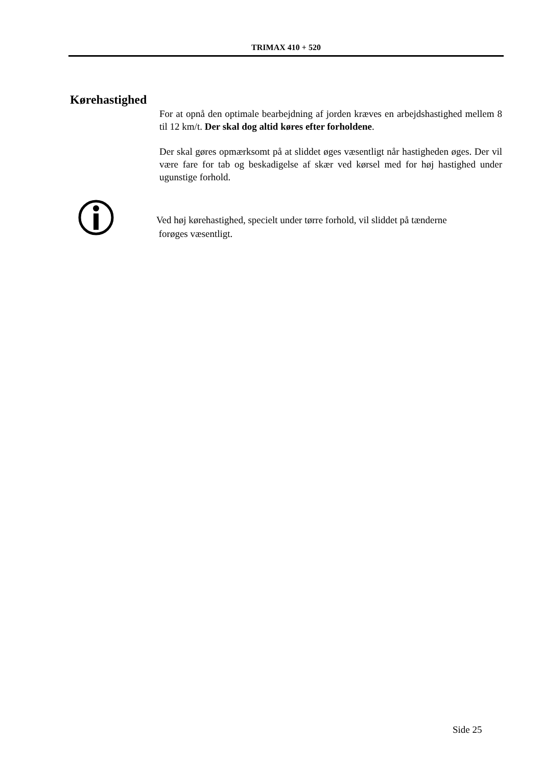TRIMAX 410 + 520
Kørehastighed
For at opnå den optimale bearbejdning af jorden kræves en arbejdshastighed mellem 8 til 12 km/t. Der skal dog altid køres efter forholdene.
Der skal gøres opmærksomt på at sliddet øges væsentligt når hastigheden øges. Der vil være fare for tab og beskadigelse af skær ved kørsel med for høj hastighed under ugunstige forhold.
Ved høj kørehastighed, specielt under tørre forhold, vil sliddet på tænderne
forøges væsentligt.
Side 25